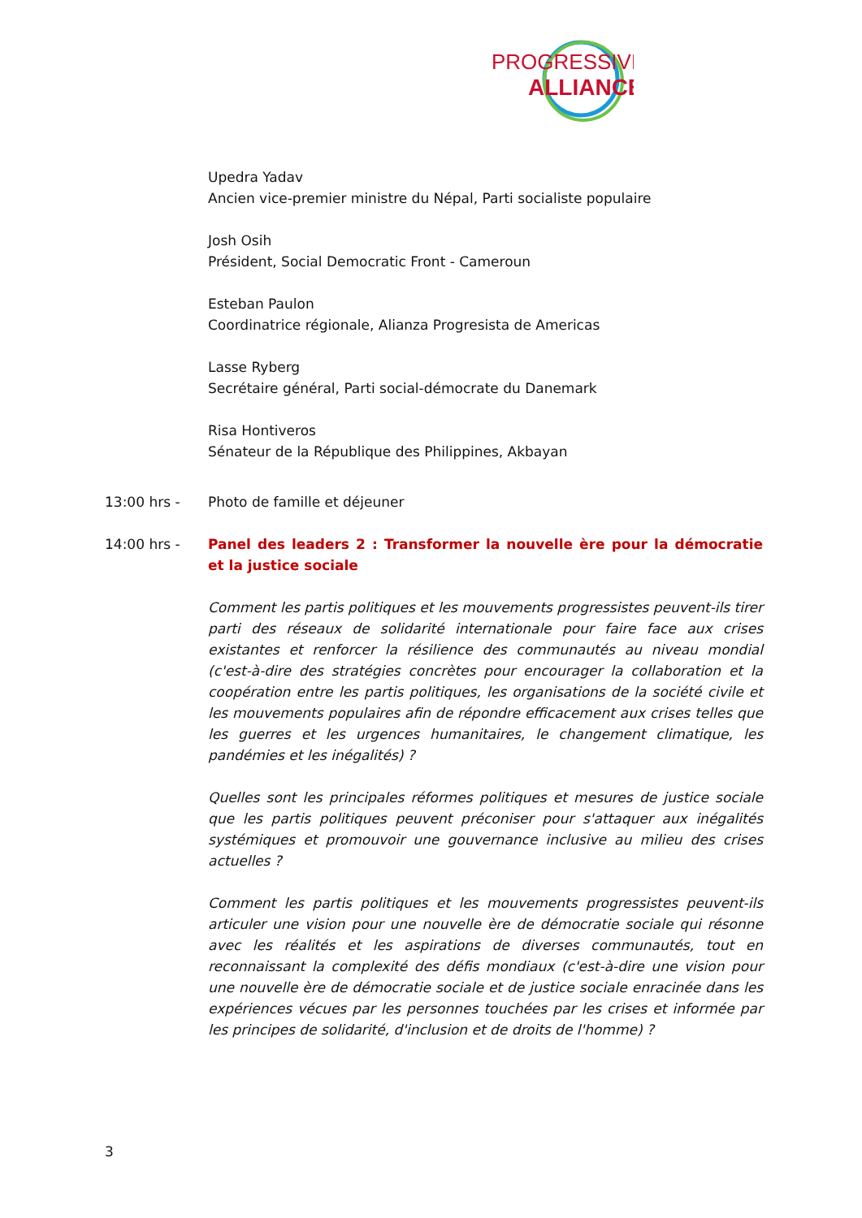PROGRESSIVE
ALLIANCE
Upedra Yadav
Ancien vice-premier ministre du Népal, Parti socialiste populaire
Josh Osih
Président, Social Democratic Front - Cameroun
Esteban Paulon
Coordinatrice régionale, Alianza Progresista de Americas
Lasse Ryberg
Secrétaire général, Parti social-démocrate du Danemark
Risa Hontiveros
Sénateur de la République des Philippines, Akbayan
13:00 hrs - Photo de famille et déjeuner
14:00 hrs - Panel des leaders 2 : Transformer la nouvelle ère pour la démocratie et la justice sociale
Comment les partis politiques et les mouvements progressistes peuvent-ils tirer parti des réseaux de solidarité internationale pour faire face aux crises existantes et renforcer la résilience des communautés au niveau mondial (c'est-à-dire des stratégies concrètes pour encourager la collaboration et la coopération entre les partis politiques, les organisations de la société civile et les mouvements populaires afin de répondre efficacement aux crises telles que les guerres et les urgences humanitaires, le changement climatique, les pandémies et les inégalités) ?
Quelles sont les principales réformes politiques et mesures de justice sociale que les partis politiques peuvent préconiser pour s'attaquer aux inégalités systémiques et promouvoir une gouvernance inclusive au milieu des crises actuelles ?
Comment les partis politiques et les mouvements progressistes peuvent-ils articuler une vision pour une nouvelle ère de démocratie sociale qui résonne avec les réalités et les aspirations de diverses communautés, tout en reconnaissant la complexité des défis mondiaux (c'est-à-dire une vision pour une nouvelle ère de démocratie sociale et de justice sociale enracinée dans les expériences vécues par les personnes touchées par les crises et informée par les principes de solidarité, d'inclusion et de droits de l'homme) ?
3